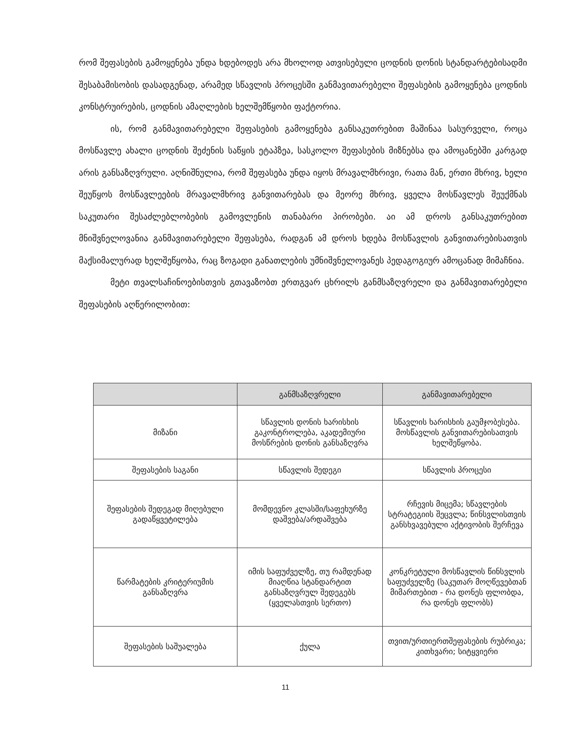რომ შეფასების გამოყენება უნდა ხდებოდეს არა მხოლოდ ათვისებული ცოდნის დონის სტანდარტებისადმი შესაბამისობის დასადგენად, არამედ სწავლის პროცესში განმავითარებელი შეფასების გამოყენება ცოდნის კონსტრუირების, ცოდნის ამაღლების ხელშემწყობი ფაქტორია.
ის, რომ განმავითარებელი შეფასების გამოყენება განსაკუთრებით მაშინაა სასურველი, როცა მოსწავლე ახალი ცოდნის შეძენის საწყის ეტაპზეა, სასკოლო შეფასების მიზნებსა და ამოცანებში კარგად არის განსაზღვრული. აღნიშნულია, რომ შეფასება უნდა იყოს მრავალმხრივი, რათა მან, ერთი მხრივ, ხელი შეუწყოს მოსწავლეების მრავალმხრივ განვითარებას და მეორე მხრივ, ყველა მოსწავლეს შეუქმნას საკუთარი შესაძლებლობების გამოვლენის თანაბარი პირობები. აი ამ დროს განსაკუთრებით მნიშვნელოვანია განმავითარებელი შეფასება, რადგან ამ დროს ხდება მოსწავლის განვითარებისათვის მაქსიმალურად ხელშეწყობა, რაც ზოგადი განათლების უმნიშვნელოვანეს პედაგოგიურ ამოცანად მიმაჩნია.
მეტი თვალსაჩინოებისთვის გთავაზობთ ერთგვარ ცხრილს განმსაზღვრელი და განმავითარებელი შეფასების აღწერილობით:
| | განმსაზღვრელი | განმავითარებელი |
| --- | --- | --- |
| მიზანი | სწავლის დონის ხარისხის გაკონტროლება, აკადემიური მოსწრების დონის განსაზღვრა | სწავლის ხარისხის გაუმჯობესება. მოსწავლის განვითარებისათვის ხელშეწყობა. |
| შეფასების საგანი | სწავლის შედეგი | სწავლის პროცესი |
| შეფასების შედეგად მიღებული გადაწყვეტილება | მომდევნო კლასში/საფეხურზე დაშვება/არდაშვება | რჩევის მიცემა; სწავლების სტრატეგიის შეცვლა; წინსვლისთვის განსხვავებული აქტივობის შერჩევა |
| წარმატების კრიტერიუმის განსაზღვრა | იმის საფუძველზე, თუ რამდენად მიაღწია სტანდარტით განსაზღვრულ შედეგებს (ყველასთვის სერთო) | კონკრეტული მოსწავლის წინსვლის საფუძველზე (საკუთარ მოღწევებთან მიმართებით - რა დონეს ფლობდა, რა დონეს ფლობს) |
| შეფასების საშუალება | ქულა | თვით/ურთიერთშეფასების რუბრიკა; კითხვარი; სიტყვიერი |
11